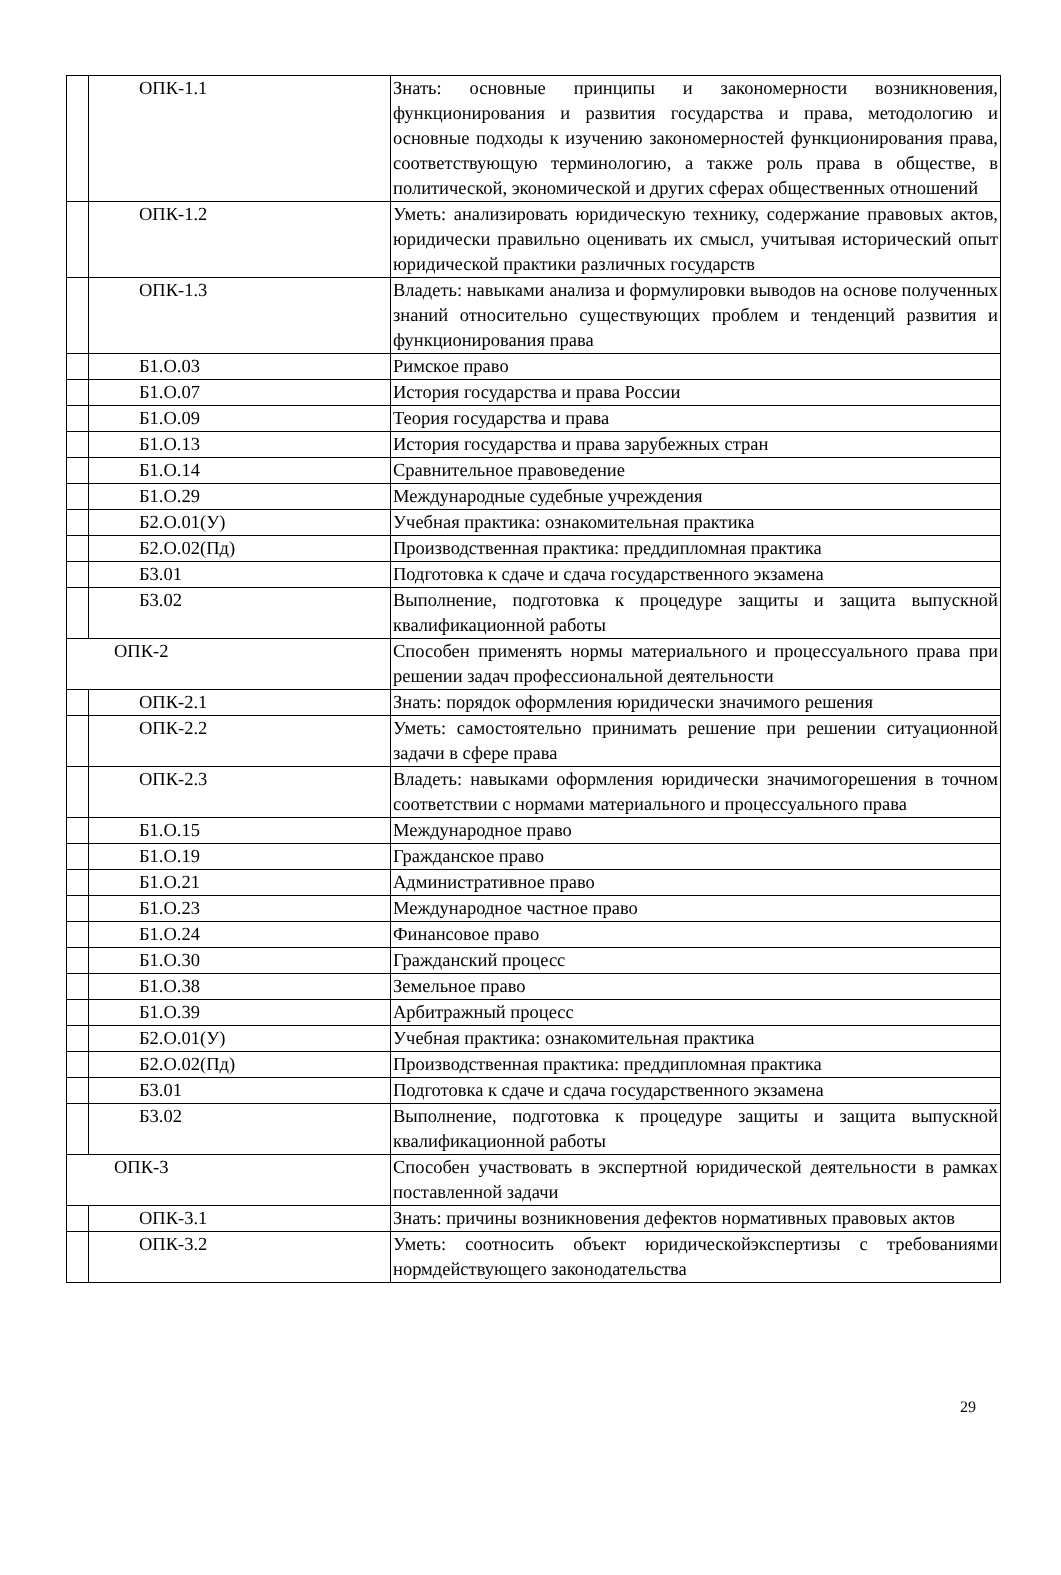| | ОПК-1.1 | Знать: основные принципы и закономерности возникновения, функционирования и развития государства и права, методологию и основные подходы к изучению закономерностей функционирования права, соответствующую терминологию, а также роль права в обществе, в политической, экономической и других сферах общественных отношений |
| | ОПК-1.2 | Уметь: анализировать юридическую технику, содержание правовых актов, юридически правильно оценивать их смысл, учитывая исторический опыт юридической практики различных государств |
| | ОПК-1.3 | Владеть: навыками анализа и формулировки выводов на основе полученных знаний относительно существующих проблем и тенденций развития и функционирования права |
| | Б1.О.03 | Римское право |
| | Б1.О.07 | История государства и права России |
| | Б1.О.09 | Теория государства и права |
| | Б1.О.13 | История государства и права зарубежных стран |
| | Б1.О.14 | Сравнительное правоведение |
| | Б1.О.29 | Международные судебные учреждения |
| | Б2.О.01(У) | Учебная практика: ознакомительная практика |
| | Б2.О.02(Пд) | Производственная практика: преддипломная практика |
| | Б3.01 | Подготовка к сдаче и сдача государственного экзамена |
| | Б3.02 | Выполнение, подготовка к процедуре защиты и защита выпускной квалификационной работы |
| ОПК-2 | | Способен применять нормы материального и процессуального права при решении задач профессиональной деятельности |
| | ОПК-2.1 | Знать: порядок оформления юридически значимого решения |
| | ОПК-2.2 | Уметь: самостоятельно принимать решение при решении ситуационной задачи в сфере права |
| | ОПК-2.3 | Владеть: навыками оформления юридически значимогорешения в точном соответствии с нормами материального и процессуального права |
| | Б1.О.15 | Международное право |
| | Б1.О.19 | Гражданское право |
| | Б1.О.21 | Административное право |
| | Б1.О.23 | Международное частное право |
| | Б1.О.24 | Финансовое право |
| | Б1.О.30 | Гражданский процесс |
| | Б1.О.38 | Земельное право |
| | Б1.О.39 | Арбитражный процесс |
| | Б2.О.01(У) | Учебная практика: ознакомительная практика |
| | Б2.О.02(Пд) | Производственная практика: преддипломная практика |
| | Б3.01 | Подготовка к сдаче и сдача государственного экзамена |
| | Б3.02 | Выполнение, подготовка к процедуре защиты и защита выпускной квалификационной работы |
| ОПК-3 | | Способен участвовать в экспертной юридической деятельности в рамках поставленной задачи |
| | ОПК-3.1 | Знать: причины возникновения дефектов нормативных правовых актов |
| | ОПК-3.2 | Уметь: соотносить объект юридическойэкспертизы с требованиями нормдействующего законодательства |
29